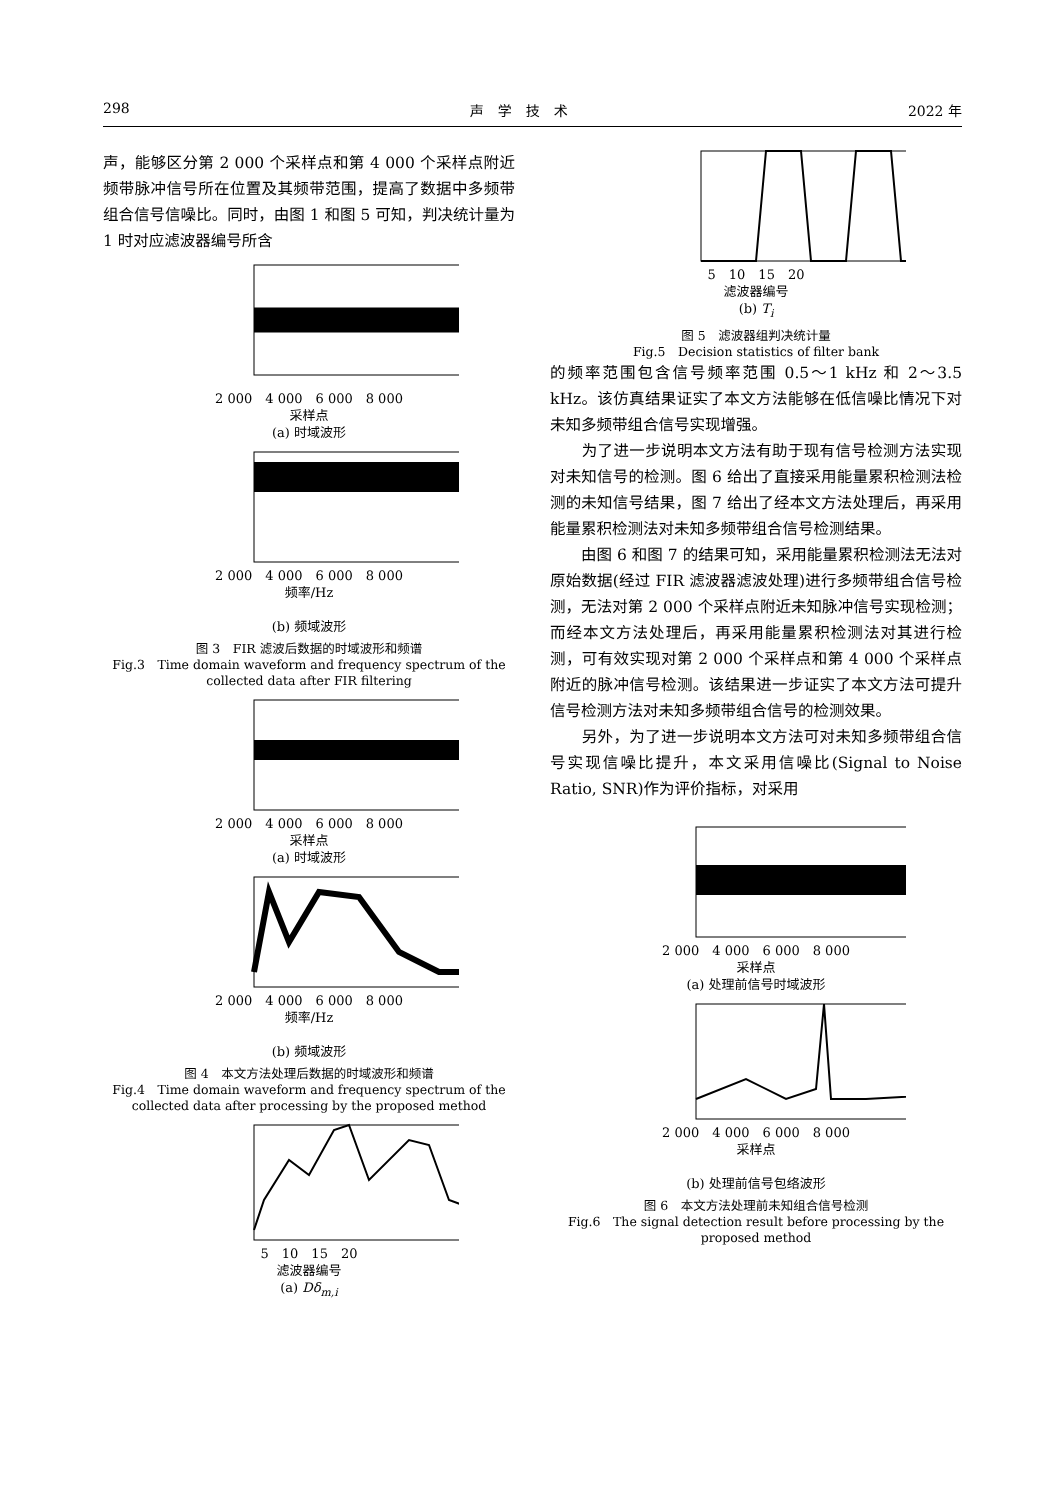298 声　学　技　术 2022 年
声，能够区分第 2 000 个采样点和第 4 000 个采样点附近频带脉冲信号所在位置及其频带范围，提高了数据中多频带组合信号信噪比。同时，由图 1 和图 5 可知，判决统计量为 1 时对应滤波器编号所含
2 000　4 000　6 000　8 000
采样点
(a) 时域波形
2 000　4 000　6 000　8 000
频率/Hz
(b) 频域波形
图 3　FIR 滤波后数据的时域波形和频谱
Fig.3　Time domain waveform and frequency spectrum of the collected data after FIR filtering
2 000　4 000　6 000　8 000
采样点
(a) 时域波形
2 000　4 000　6 000　8 000
频率/Hz
(b) 频域波形
图 4　本文方法处理后数据的时域波形和频谱
Fig.4　Time domain waveform and frequency spectrum of the collected data after processing by the proposed method
5　10　15　20
滤波器编号
(a) Dδ<sub>m,i</sub>
5　10　15　20
滤波器编号
(b) T<sub>i</sub>
图 5　滤波器组判决统计量
Fig.5　Decision statistics of filter bank
的频率范围包含信号频率范围 0.5～1 kHz 和 2～3.5 kHz。该仿真结果证实了本文方法能够在低信噪比情况下对未知多频带组合信号实现增强。
　　为了进一步说明本文方法有助于现有信号检测方法实现对未知信号的检测。图 6 给出了直接采用能量累积检测法检测的未知信号结果，图 7 给出了经本文方法处理后，再采用能量累积检测法对未知多频带组合信号检测结果。
　　由图 6 和图 7 的结果可知，采用能量累积检测法无法对原始数据(经过 FIR 滤波器滤波处理)进行多频带组合信号检测，无法对第 2 000 个采样点附近未知脉冲信号实现检测；而经本文方法处理后，再采用能量累积检测法对其进行检测，可有效实现对第 2 000 个采样点和第 4 000 个采样点附近的脉冲信号检测。该结果进一步证实了本文方法可提升信号检测方法对未知多频带组合信号的检测效果。
　　另外，为了进一步说明本文方法可对未知多频带组合信号实现信噪比提升，本文采用信噪比(Signal to Noise Ratio, SNR)作为评价指标，对采用
2 000　4 000　6 000　8 000
采样点
(a) 处理前信号时域波形
2 000　4 000　6 000　8 000
采样点
(b) 处理前信号包络波形
图 6　本文方法处理前未知组合信号检测
Fig.6　The signal detection result before processing by the proposed method